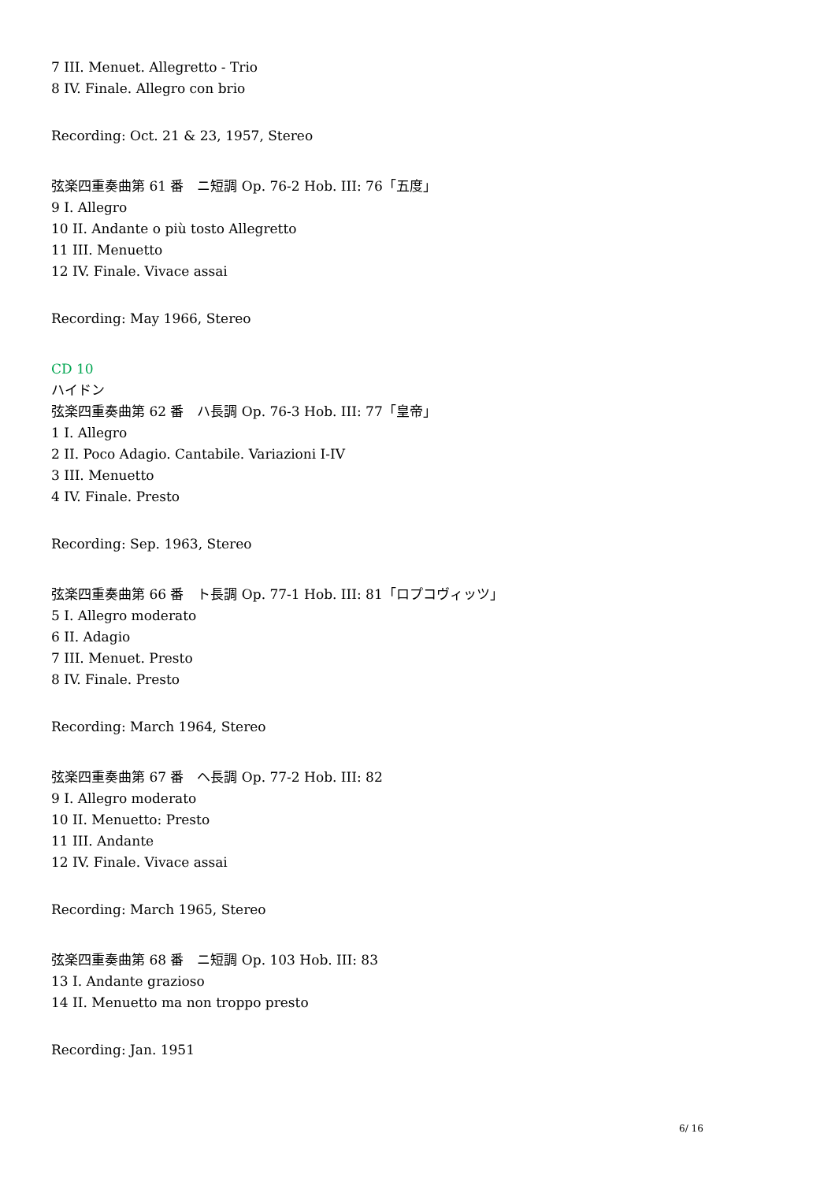7 III. Menuet. Allegretto - Trio
8 IV. Finale. Allegro con brio
Recording: Oct. 21 & 23, 1957, Stereo
弦楽四重奏曲第 61 番　ニ短調 Op. 76-2 Hob. III: 76「五度」
9 I. Allegro
10 II. Andante o più tosto Allegretto
11 III. Menuetto
12 IV. Finale. Vivace assai
Recording: May 1966, Stereo
CD 10
ハイドン
弦楽四重奏曲第 62 番　ハ長調 Op. 76-3 Hob. III: 77「皇帝」
1 I. Allegro
2 II. Poco Adagio. Cantabile. Variazioni I-IV
3 III. Menuetto
4 IV. Finale. Presto
Recording: Sep. 1963, Stereo
弦楽四重奏曲第 66 番　ト長調 Op. 77-1 Hob. III: 81「ロプコヴィッツ」
5 I. Allegro moderato
6 II. Adagio
7 III. Menuet. Presto
8 IV. Finale. Presto
Recording: March 1964, Stereo
弦楽四重奏曲第 67 番　ヘ長調 Op. 77-2 Hob. III: 82
9 I. Allegro moderato
10 II. Menuetto: Presto
11 III. Andante
12 IV. Finale. Vivace assai
Recording: March 1965, Stereo
弦楽四重奏曲第 68 番　ニ短調 Op. 103 Hob. III: 83
13 I. Andante grazioso
14 II. Menuetto ma non troppo presto
Recording: Jan. 1951
6/ 16